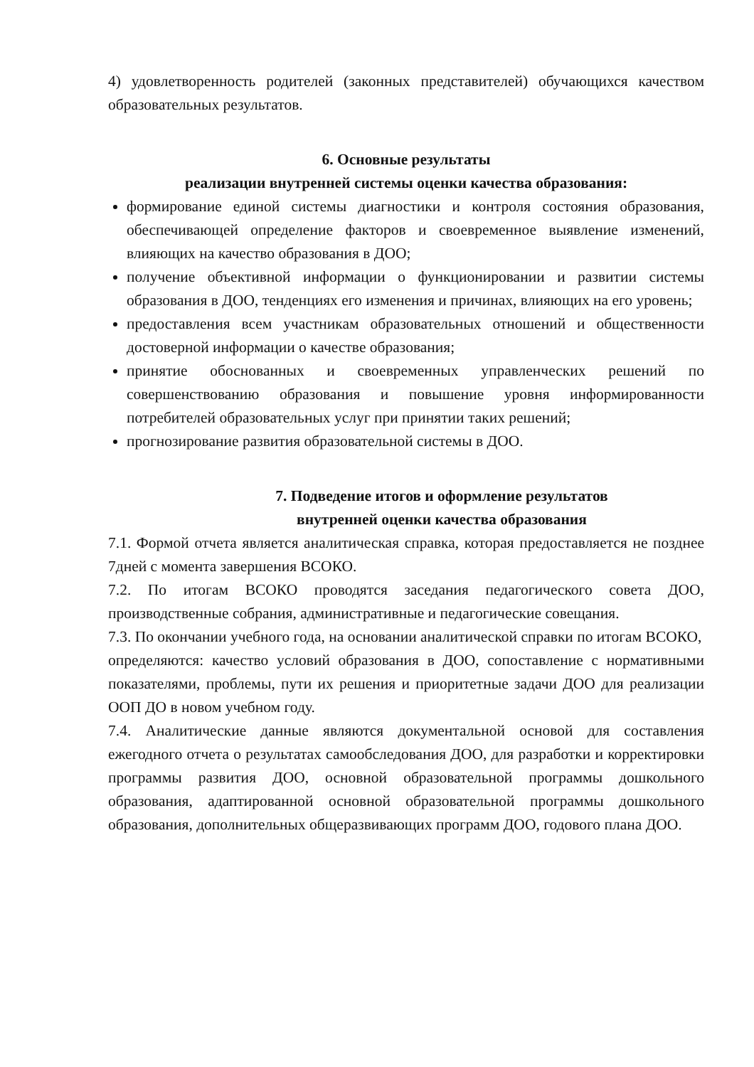4) удовлетворенность родителей (законных представителей) обучающихся качеством образовательных результатов.
6. Основные результаты
реализации внутренней системы оценки качества образования:
формирование единой системы диагностики и контроля состояния образования, обеспечивающей определение факторов и своевременное выявление изменений, влияющих на качество образования в ДОО;
получение объективной информации о функционировании и развитии системы образования в ДОО, тенденциях его изменения и причинах, влияющих на его уровень;
предоставления всем участникам образовательных отношений и общественности достоверной информации о качестве образования;
принятие обоснованных и своевременных управленческих решений по совершенствованию образования и повышение уровня информированности потребителей образовательных услуг при принятии таких решений;
прогнозирование развития образовательной системы в ДОО.
7. Подведение итогов и оформление результатов
внутренней оценки качества образования
7.1. Формой отчета является аналитическая справка, которая предоставляется не позднее 7дней с момента завершения ВСОКО.
7.2. По итогам ВСОКО проводятся заседания педагогического совета ДОО, производственные собрания, административные и педагогические совещания.
7.3. По окончании учебного года, на основании аналитической справки по итогам ВСОКО,
определяются: качество условий образования в ДОО, сопоставление с нормативными показателями, проблемы, пути их решения и приоритетные задачи ДОО для реализации ООП ДО в новом учебном году.
7.4. Аналитические данные являются документальной основой для составления ежегодного отчета о результатах самообследования ДОО, для разработки и корректировки программы развития ДОО, основной образовательной программы дошкольного образования, адаптированной основной образовательной программы дошкольного образования, дополнительных общеразвивающих программ ДОО, годового плана ДОО.